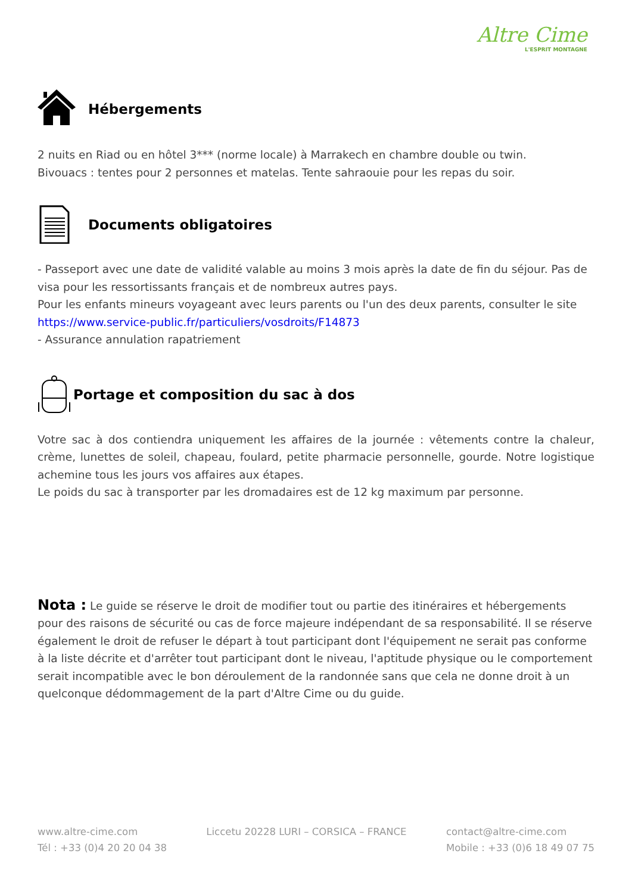Altre Cime
L'ESPRIT MONTAGNE
Hébergements
2 nuits en Riad ou en hôtel 3*** (norme locale) à Marrakech en chambre double ou twin.
Bivouacs : tentes pour 2 personnes et matelas. Tente sahraouie pour les repas du soir.
Documents obligatoires
- Passeport avec une date de validité valable au moins 3 mois après la date de fin du séjour. Pas de visa pour les ressortissants français et de nombreux autres pays.
Pour les enfants mineurs voyageant avec leurs parents ou l'un des deux parents, consulter le site https://www.service-public.fr/particuliers/vosdroits/F14873
- Assurance annulation rapatriement
Portage et composition du sac à dos
Votre sac à dos contiendra uniquement les affaires de la journée : vêtements contre la chaleur, crème, lunettes de soleil, chapeau, foulard, petite pharmacie personnelle, gourde. Notre logistique achemine tous les jours vos affaires aux étapes.
Le poids du sac à transporter par les dromadaires est de 12 kg maximum par personne.
Nota : Le guide se réserve le droit de modifier tout ou partie des itinéraires et hébergements pour des raisons de sécurité ou cas de force majeure indépendant de sa responsabilité. Il se réserve également le droit de refuser le départ à tout participant dont l'équipement ne serait pas conforme à la liste décrite et d'arrêter tout participant dont le niveau, l'aptitude physique ou le comportement serait incompatible avec le bon déroulement de la randonnée sans que cela ne donne droit à un quelconque dédommagement de la part d'Altre Cime ou du guide.
www.altre-cime.com
Tél : +33 (0)4 20 20 04 38
Liccetu 20228 LURI – CORSICA – FRANCE
contact@altre-cime.com
Mobile : +33 (0)6 18 49 07 75